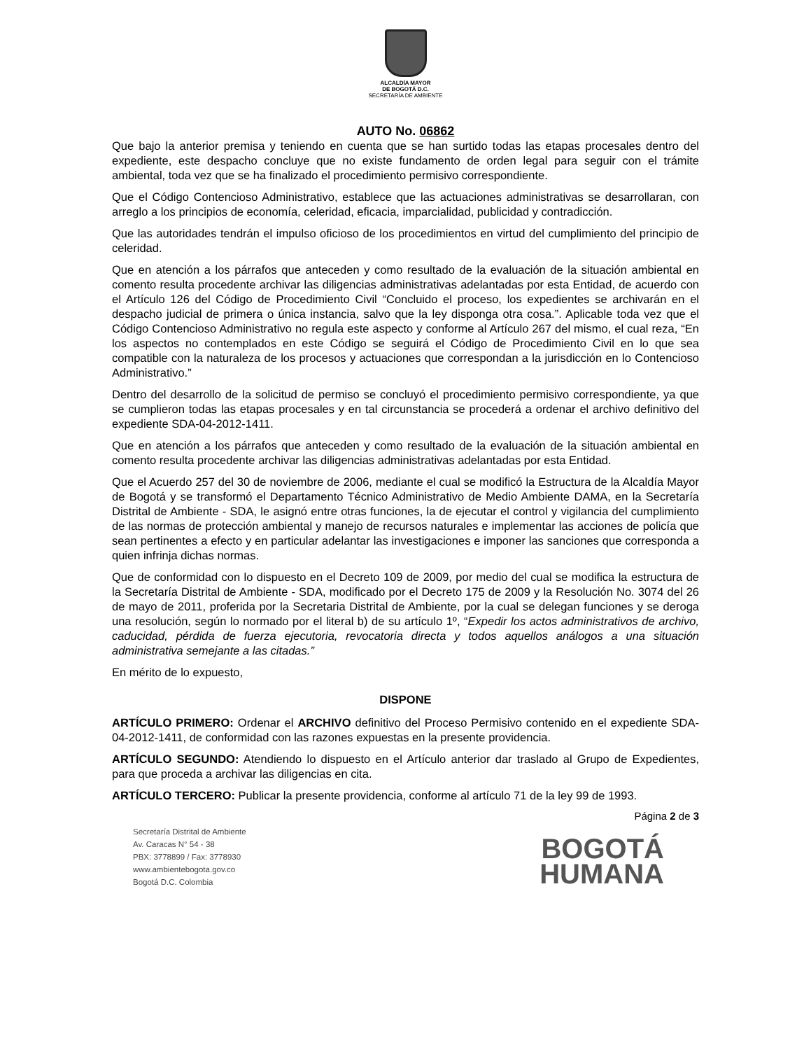ALCALDÍA MAYOR
DE BOGOTÁ D.C.
SECRETARÍA DE AMBIENTE
AUTO No. 06862
Que bajo la anterior premisa y teniendo en cuenta que se han surtido todas las etapas procesales dentro del expediente, este despacho concluye que no existe fundamento de orden legal para seguir con el trámite ambiental, toda vez que se ha finalizado el procedimiento permisivo correspondiente.
Que el Código Contencioso Administrativo, establece que las actuaciones administrativas se desarrollaran, con arreglo a los principios de economía, celeridad, eficacia, imparcialidad, publicidad y contradicción.
Que las autoridades tendrán el impulso oficioso de los procedimientos en virtud del cumplimiento del principio de celeridad.
Que en atención a los párrafos que anteceden y como resultado de la evaluación de la situación ambiental en comento resulta procedente archivar las diligencias administrativas adelantadas por esta Entidad, de acuerdo con el Artículo 126 del Código de Procedimiento Civil “Concluido el proceso, los expedientes se archivarán en el despacho judicial de primera o única instancia, salvo que la ley disponga otra cosa.”. Aplicable toda vez que el Código Contencioso Administrativo no regula este aspecto y conforme al Artículo 267 del mismo, el cual reza, “En los aspectos no contemplados en este Código se seguirá el Código de Procedimiento Civil en lo que sea compatible con la naturaleza de los procesos y actuaciones que correspondan a la jurisdicción en lo Contencioso Administrativo.”
Dentro del desarrollo de la solicitud de permiso se concluyó el procedimiento permisivo correspondiente, ya que se cumplieron todas las etapas procesales y en tal circunstancia se procederá a ordenar el archivo definitivo del expediente SDA-04-2012-1411.
Que en atención a los párrafos que anteceden y como resultado de la evaluación de la situación ambiental en comento resulta procedente archivar las diligencias administrativas adelantadas por esta Entidad.
Que el Acuerdo 257 del 30 de noviembre de 2006, mediante el cual se modificó la Estructura de la Alcaldía Mayor de Bogotá y se transformó el Departamento Técnico Administrativo de Medio Ambiente DAMA, en la Secretaría Distrital de Ambiente - SDA, le asignó entre otras funciones, la de ejecutar el control y vigilancia del cumplimiento de las normas de protección ambiental y manejo de recursos naturales e implementar las acciones de policía que sean pertinentes a efecto y en particular adelantar las investigaciones e imponer las sanciones que corresponda a quien infrinja dichas normas.
Que de conformidad con lo dispuesto en el Decreto 109 de 2009, por medio del cual se modifica la estructura de la Secretaría Distrital de Ambiente - SDA, modificado por el Decreto 175 de 2009 y la Resolución No. 3074 del 26 de mayo de 2011, proferida por la Secretaria Distrital de Ambiente, por la cual se delegan funciones y se deroga una resolución, según lo normado por el literal b) de su artículo 1º, “Expedir los actos administrativos de archivo, caducidad, pérdida de fuerza ejecutoria, revocatoria directa y todos aquellos análogos a una situación administrativa semejante a las citadas.”
En mérito de lo expuesto,
DISPONE
ARTÍCULO PRIMERO: Ordenar el ARCHIVO definitivo del Proceso Permisivo contenido en el expediente SDA-04-2012-1411, de conformidad con las razones expuestas en la presente providencia.
ARTÍCULO SEGUNDO: Atendiendo lo dispuesto en el Artículo anterior dar traslado al Grupo de Expedientes, para que proceda a archivar las diligencias en cita.
ARTÍCULO TERCERO: Publicar la presente providencia, conforme al artículo 71 de la ley 99 de 1993.
Secretaría Distrital de Ambiente
Av. Caracas N° 54 - 38
PBX: 3778899 / Fax: 3778930
www.ambientebogota.gov.co
Bogotá D.C. Colombia
Página 2 de 3
BOGOTÁ
HUMANA